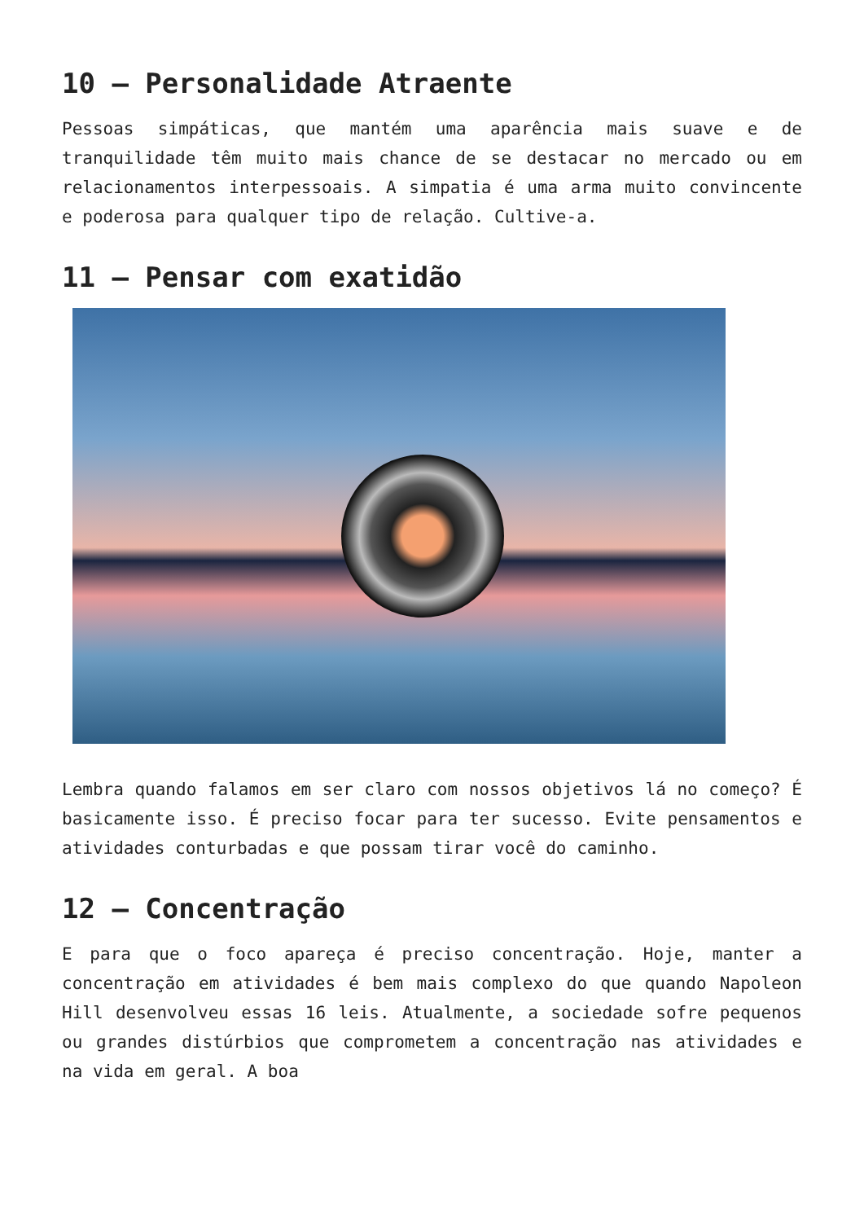10 – Personalidade Atraente
Pessoas simpáticas, que mantém uma aparência mais suave e de tranquilidade têm muito mais chance de se destacar no mercado ou em relacionamentos interpessoais. A simpatia é uma arma muito convincente e poderosa para qualquer tipo de relação. Cultive-a.
11 – Pensar com exatidão
Lembra quando falamos em ser claro com nossos objetivos lá no começo? É basicamente isso. É preciso focar para ter sucesso. Evite pensamentos e atividades conturbadas e que possam tirar você do caminho.
12 – Concentração
E para que o foco apareça é preciso concentração. Hoje, manter a concentração em atividades é bem mais complexo do que quando Napoleon Hill desenvolveu essas 16 leis. Atualmente, a sociedade sofre pequenos ou grandes distúrbios que comprometem a concentração nas atividades e na vida em geral. A boa